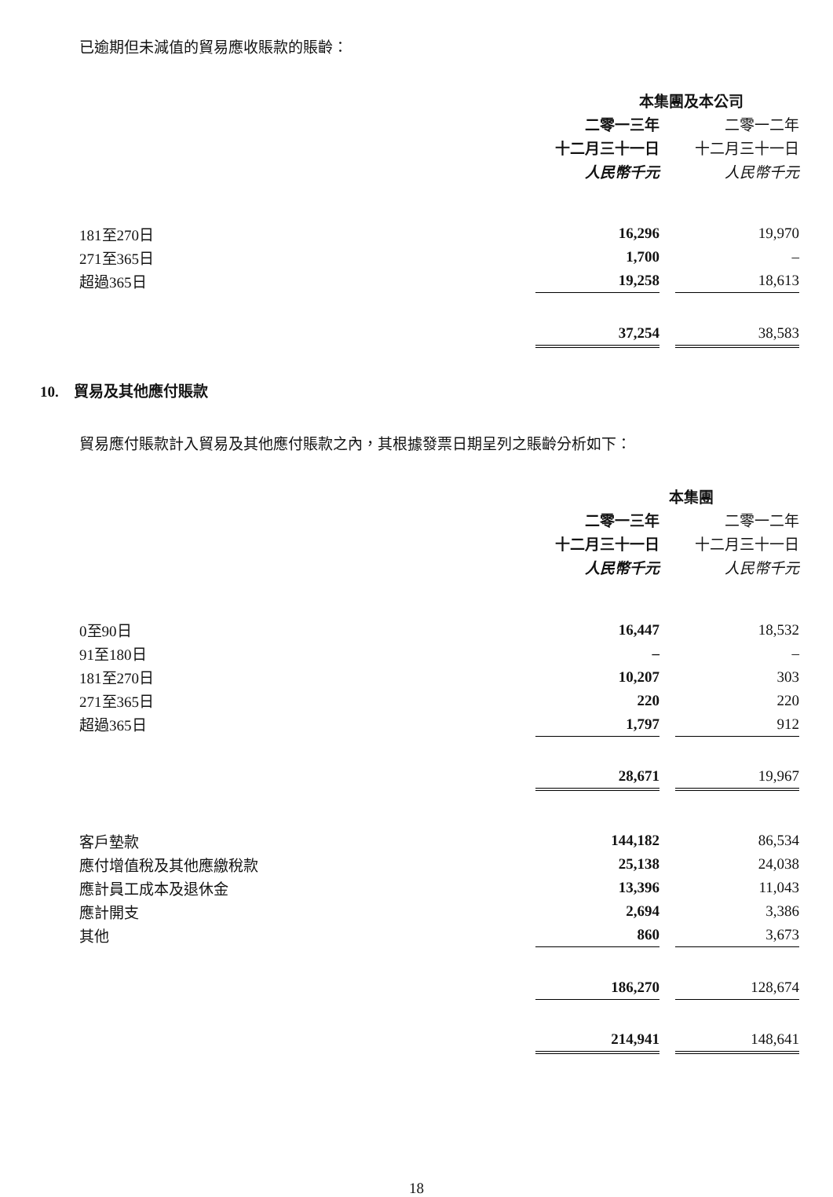已逾期但未減值的貿易應收賬款的賬齡：
| | 本集團及本公司 | | |
| --- | --- | --- | --- |
| | 二零一三年 | | 二零一二年 |
| | 十二月三十一日 | | 十二月三十一日 |
| | 人民幣千元 | | 人民幣千元 |
| 181至270日 | 16,296 | | 19,970 |
| 271至365日 | 1,700 | | – |
| 超過365日 | 19,258 | | 18,613 |
| | 37,254 | | 38,583 |
10. 貿易及其他應付賬款
貿易應付賬款計入貿易及其他應付賬款之內，其根據發票日期呈列之賬齡分析如下：
| | 本集團 | | |
| --- | --- | --- | --- |
| | 二零一三年 | | 二零一二年 |
| | 十二月三十一日 | | 十二月三十一日 |
| | 人民幣千元 | | 人民幣千元 |
| 0至90日 | 16,447 | | 18,532 |
| 91至180日 | – | | – |
| 181至270日 | 10,207 | | 303 |
| 271至365日 | 220 | | 220 |
| 超過365日 | 1,797 | | 912 |
| | 28,671 | | 19,967 |
| 客戶墊款 | 144,182 | | 86,534 |
| 應付增值稅及其他應繳稅款 | 25,138 | | 24,038 |
| 應計員工成本及退休金 | 13,396 | | 11,043 |
| 應計開支 | 2,694 | | 3,386 |
| 其他 | 860 | | 3,673 |
| | 186,270 | | 128,674 |
| | 214,941 | | 148,641 |
18